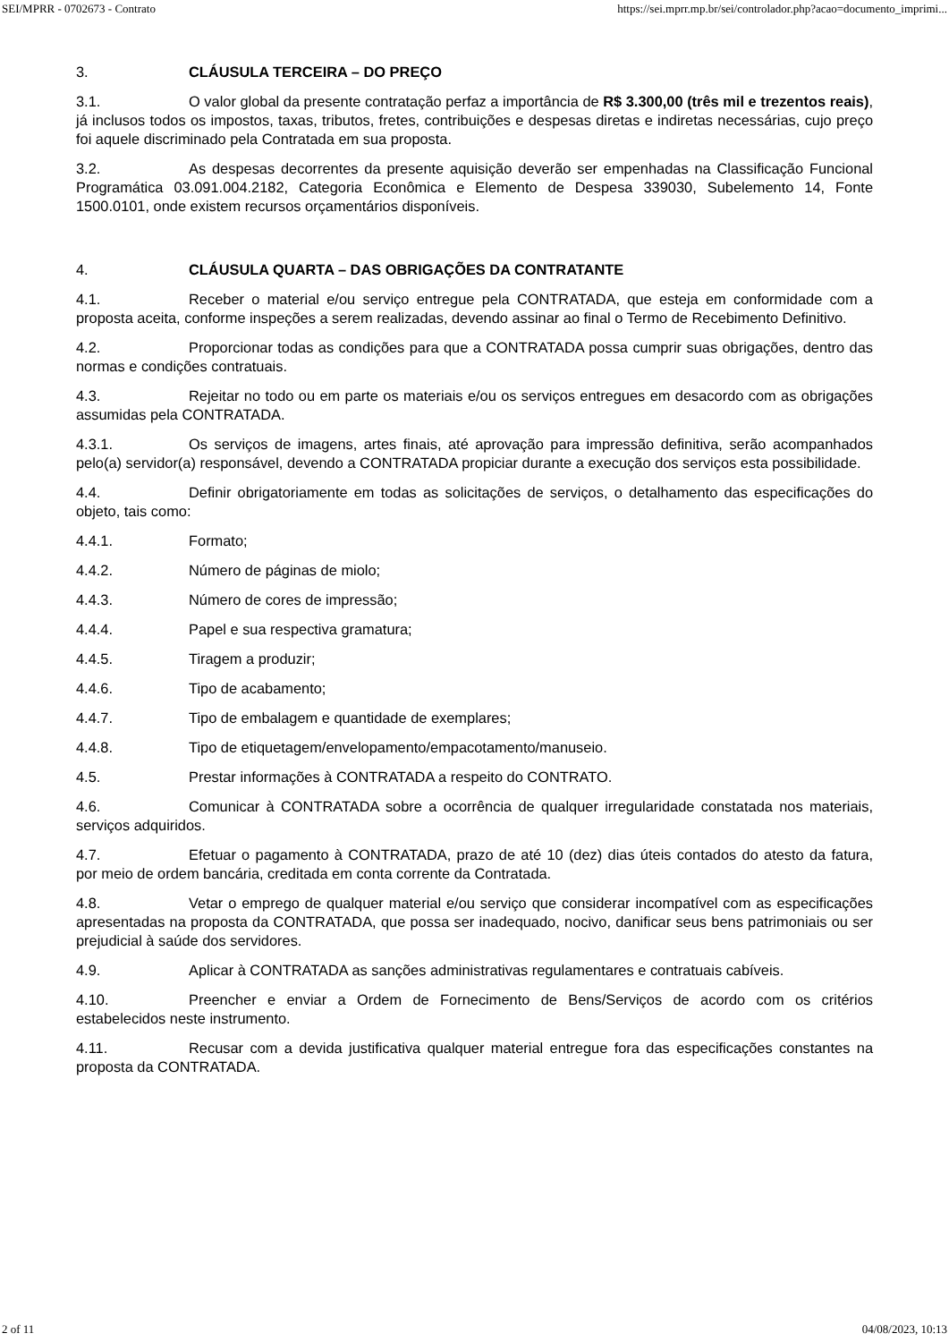SEI/MPRR - 0702673 - Contrato https://sei.mprr.mp.br/sei/controlador.php?acao=documento_imprimi...
3. CLÁUSULA TERCEIRA – DO PREÇO
3.1. O valor global da presente contratação perfaz a importância de R$ 3.300,00 (três mil e trezentos reais), já inclusos todos os impostos, taxas, tributos, fretes, contribuições e despesas diretas e indiretas necessárias, cujo preço foi aquele discriminado pela Contratada em sua proposta.
3.2. As despesas decorrentes da presente aquisição deverão ser empenhadas na Classificação Funcional Programática 03.091.004.2182, Categoria Econômica e Elemento de Despesa 339030, Subelemento 14, Fonte 1500.0101, onde existem recursos orçamentários disponíveis.
4. CLÁUSULA QUARTA – DAS OBRIGAÇÕES DA CONTRATANTE
4.1. Receber o material e/ou serviço entregue pela CONTRATADA, que esteja em conformidade com a proposta aceita, conforme inspeções a serem realizadas, devendo assinar ao final o Termo de Recebimento Definitivo.
4.2. Proporcionar todas as condições para que a CONTRATADA possa cumprir suas obrigações, dentro das normas e condições contratuais.
4.3. Rejeitar no todo ou em parte os materiais e/ou os serviços entregues em desacordo com as obrigações assumidas pela CONTRATADA.
4.3.1. Os serviços de imagens, artes finais, até aprovação para impressão definitiva, serão acompanhados pelo(a) servidor(a) responsável, devendo a CONTRATADA propiciar durante a execução dos serviços esta possibilidade.
4.4. Definir obrigatoriamente em todas as solicitações de serviços, o detalhamento das especificações do objeto, tais como:
4.4.1. Formato;
4.4.2. Número de páginas de miolo;
4.4.3. Número de cores de impressão;
4.4.4. Papel e sua respectiva gramatura;
4.4.5. Tiragem a produzir;
4.4.6. Tipo de acabamento;
4.4.7. Tipo de embalagem e quantidade de exemplares;
4.4.8. Tipo de etiquetagem/envelopamento/empacotamento/manuseio.
4.5. Prestar informações à CONTRATADA a respeito do CONTRATO.
4.6. Comunicar à CONTRATADA sobre a ocorrência de qualquer irregularidade constatada nos materiais, serviços adquiridos.
4.7. Efetuar o pagamento à CONTRATADA, prazo de até 10 (dez) dias úteis contados do atesto da fatura, por meio de ordem bancária, creditada em conta corrente da Contratada.
4.8. Vetar o emprego de qualquer material e/ou serviço que considerar incompatível com as especificações apresentadas na proposta da CONTRATADA, que possa ser inadequado, nocivo, danificar seus bens patrimoniais ou ser prejudicial à saúde dos servidores.
4.9. Aplicar à CONTRATADA as sanções administrativas regulamentares e contratuais cabíveis.
4.10. Preencher e enviar a Ordem de Fornecimento de Bens/Serviços de acordo com os critérios estabelecidos neste instrumento.
4.11. Recusar com a devida justificativa qualquer material entregue fora das especificações constantes na proposta da CONTRATADA.
2 of 11 04/08/2023, 10:13